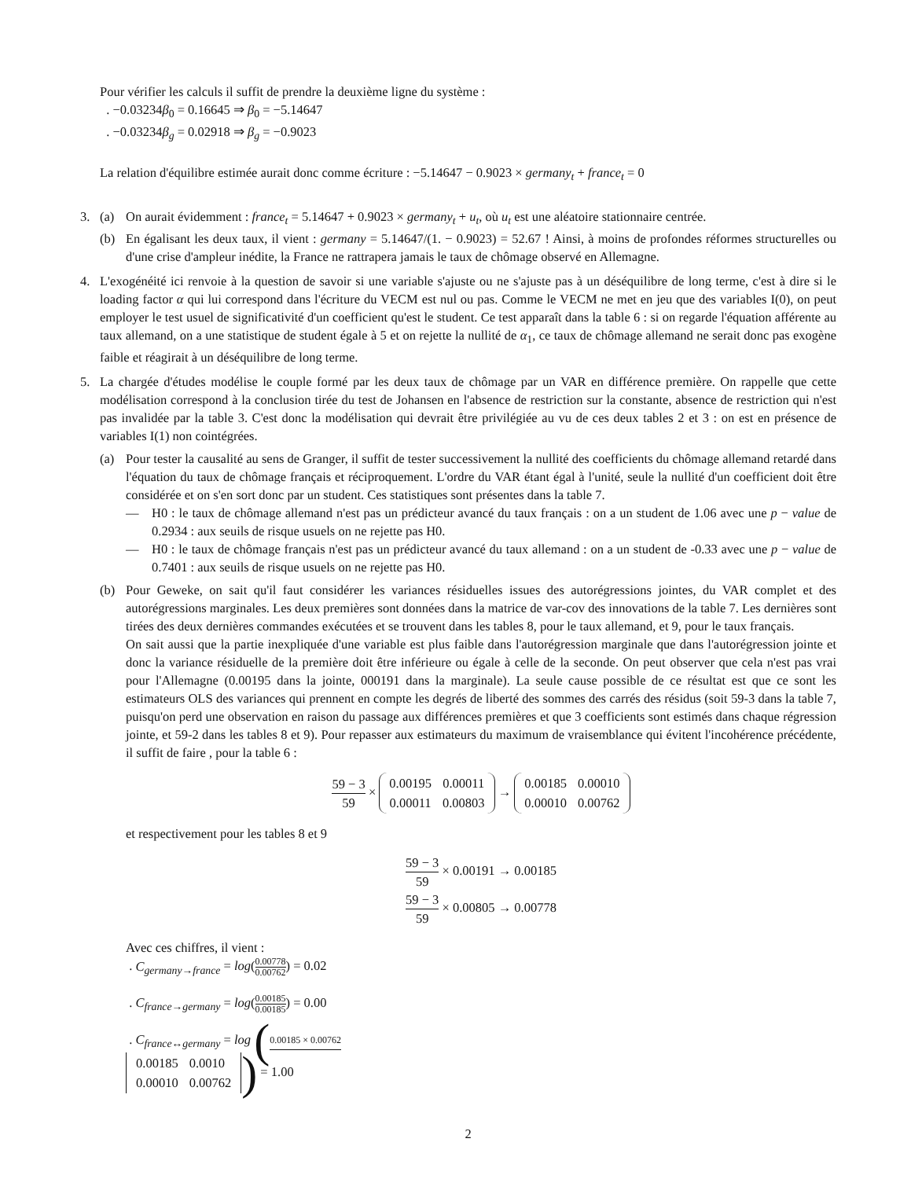Pour vérifier les calculs il suffit de prendre la deuxième ligne du système :
. −0.03234β<sub>0</sub> = 0.16645 ⇒ β<sub>0</sub> = −5.14647
. −0.03234β<sub>g</sub> = 0.02918 ⇒ β<sub>g</sub> = −0.9023
La relation d'équilibre estimée aurait donc comme écriture : −5.14647 − 0.9023 × germany<sub>t</sub> + france<sub>t</sub> = 0
3. (a) On aurait évidemment : france<sub>t</sub> = 5.14647 + 0.9023 × germany<sub>t</sub> + u<sub>t</sub>, où u<sub>t</sub> est une aléatoire stationnaire centrée.
(b) En égalisant les deux taux, il vient : germany = 5.14647/(1. − 0.9023) = 52.67 ! Ainsi, à moins de profondes réformes structurelles ou d'une crise d'ampleur inédite, la France ne rattrapera jamais le taux de chômage observé en Allemagne.
4. L'exogénéité ici renvoie à la question de savoir si une variable s'ajuste ou ne s'ajuste pas à un déséquilibre de long terme, c'est à dire si le loading factor α qui lui correspond dans l'écriture du VECM est nul ou pas. Comme le VECM ne met en jeu que des variables I(0), on peut employer le test usuel de significativité d'un coefficient qu'est le student. Ce test apparaît dans la table 6 : si on regarde l'équation afférente au taux allemand, on a une statistique de student égale à 5 et on rejette la nullité de α<sub>1</sub>, ce taux de chômage allemand ne serait donc pas exogène faible et réagirait à un déséquilibre de long terme.
5. La chargée d'études modélise le couple formé par les deux taux de chômage par un VAR en différence première. On rappelle que cette modélisation correspond à la conclusion tirée du test de Johansen en l'absence de restriction sur la constante, absence de restriction qui n'est pas invalidée par la table 3. C'est donc la modélisation qui devrait être privilégiée au vu de ces deux tables 2 et 3 : on est en présence de variables I(1) non cointégrées.
(a) Pour tester la causalité au sens de Granger, il suffit de tester successivement la nullité des coefficients du chômage allemand retardé dans l'équation du taux de chômage français et réciproquement. L'ordre du VAR étant égal à l'unité, seule la nullité d'un coefficient doit être considérée et on s'en sort donc par un student. Ces statistiques sont présentes dans la table 7.
— H0 : le taux de chômage allemand n'est pas un prédicteur avancé du taux français : on a un student de 1.06 avec une p − value de 0.2934 : aux seuils de risque usuels on ne rejette pas H0.
— H0 : le taux de chômage français n'est pas un prédicteur avancé du taux allemand : on a un student de -0.33 avec une p − value de 0.7401 : aux seuils de risque usuels on ne rejette pas H0.
(b) Pour Geweke, on sait qu'il faut considérer les variances résiduelles issues des autorégressions jointes, du VAR complet et des autorégressions marginales. Les deux premières sont données dans la matrice de var-cov des innovations de la table 7. Les dernières sont tirées des deux dernières commandes exécutées et se trouvent dans les tables 8, pour le taux allemand, et 9, pour le taux français.
On sait aussi que la partie inexpliquée d'une variable est plus faible dans l'autorégression marginale que dans l'autorégression jointe et donc la variance résiduelle de la première doit être inférieure ou égale à celle de la seconde. On peut observer que cela n'est pas vrai pour l'Allemagne (0.00195 dans la jointe, 000191 dans la marginale). La seule cause possible de ce résultat est que ce sont les estimateurs OLS des variances qui prennent en compte les degrés de liberté des sommes des carrés des résidus (soit 59-3 dans la table 7, puisqu'on perd une observation en raison du passage aux différences premières et que 3 coefficients sont estimés dans chaque régression jointe, et 59-2 dans les tables 8 et 9). Pour repasser aux estimateurs du maximum de vraisemblance qui évitent l'incohérence précédente, il suffit de faire , pour la table 6 :
59 − 3 59 ×
| 0.00195 | 0.00011 |
| 0.00011 | 0.00803 |
→
| 0.00185 | 0.00010 |
| 0.00010 | 0.00762 |
et respectivement pour les tables 8 et 9
59 − 3 59 × 0.00191 → 0.00185
59 − 3 59 × 0.00805 → 0.00778
Avec ces chiffres, il vient :
. C<sub>germany→france</sub> = log(0.00778 0.00762) = 0.02
. C<sub>france→germany</sub> = log(0.00185 0.00185) = 0.00
. C<sub>france↔germany</sub> = log (0.00185 × 0.00762
| 0.00185 | 0.0010 |
| 0.00010 | 0.00762 |
) = 1.00
2